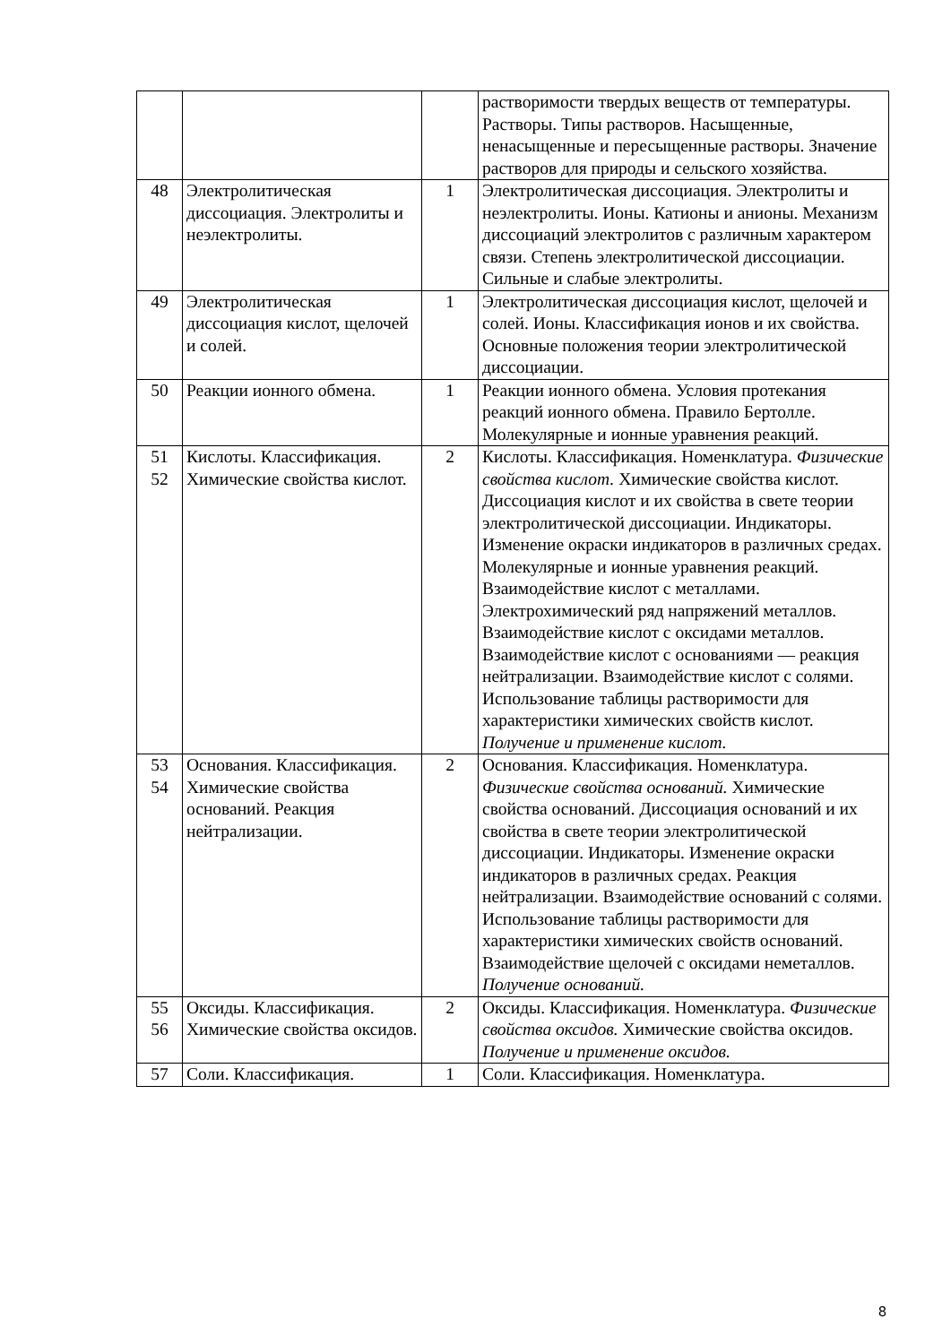| | | | растворимости твердых веществ от температуры. Растворы. Типы растворов. Насыщенные, ненасыщенные и пересыщенные растворы. Значение растворов для природы и сельского хозяйства. |
| 48 | Электролитическая диссоциация. Электролиты и неэлектролиты. | 1 | Электролитическая диссоциация. Электролиты и неэлектролиты. Ионы. Катионы и анионы. Механизм диссоциаций электролитов с раз­личным характером связи. Степень электролитической диссоциации. Сильные и слабые электролиты. |
| 49 | Электролитическая диссоциация кислот, щелочей и солей. | 1 | Электролитическая диссоциация кислот, щелочей и солей. Ионы. Классификация ионов и их свойства. Основные положения теории электролитической диссоциации. |
| 50 | Реакции ионного обмена. | 1 | Реакции ионного обмена. Условия протекания реакций ионного обмена. Правило Бертолле. Молекулярные и ионные уравнения реакций. |
| 51 52 | Кислоты. Классификация. Химические свойства кислот. | 2 | Кислоты. Классификация. Номенклатура. Физические свойства кислот. Химические свойства кислот. Диссоциация кислот и их свойства в свете теории электролитической диссоциации. Индикаторы. Изменение окраски индикаторов в различных средах. Молекулярные и ионные уравнения реакций. Взаимодействие кислот с металлами. Электрохимический ряд напряжений металлов. Взаимодействие кислот с оксидами металлов. Взаимодействие кислот с основаниями — реакция нейтрализации. Взаимодействие кислот с солями. Использование таблицы растворимости для характеристики химических свойств кислот. Получение и применение кислот. |
| 53 54 | Основания. Классификация. Химические свойства оснований. Реакция нейтрализации. | 2 | Основания. Классификация. Номенклатура. Физические свойства оснований. Химические свойства оснований. Диссоциация оснований и их свойства в свете теории электролитической диссоциации. Индикаторы. Изменение окраски индикаторов в различных средах. Реакция нейтрализации. Взаимодействие оснований с солями. Использование таблицы растворимости для характеристики химических свойств оснований. Взаимодействие щелочей с оксидами неметаллов. Получение оснований. |
| 55 56 | Оксиды. Классификация. Химические свойства оксидов. | 2 | Оксиды. Классификация. Номенклатура. Физические свойства оксидов. Химические свойства оксидов. Получение и применение оксидов. |
| 57 | Соли. Классификация. | 1 | Соли. Классификация. Номенклатура. |
8